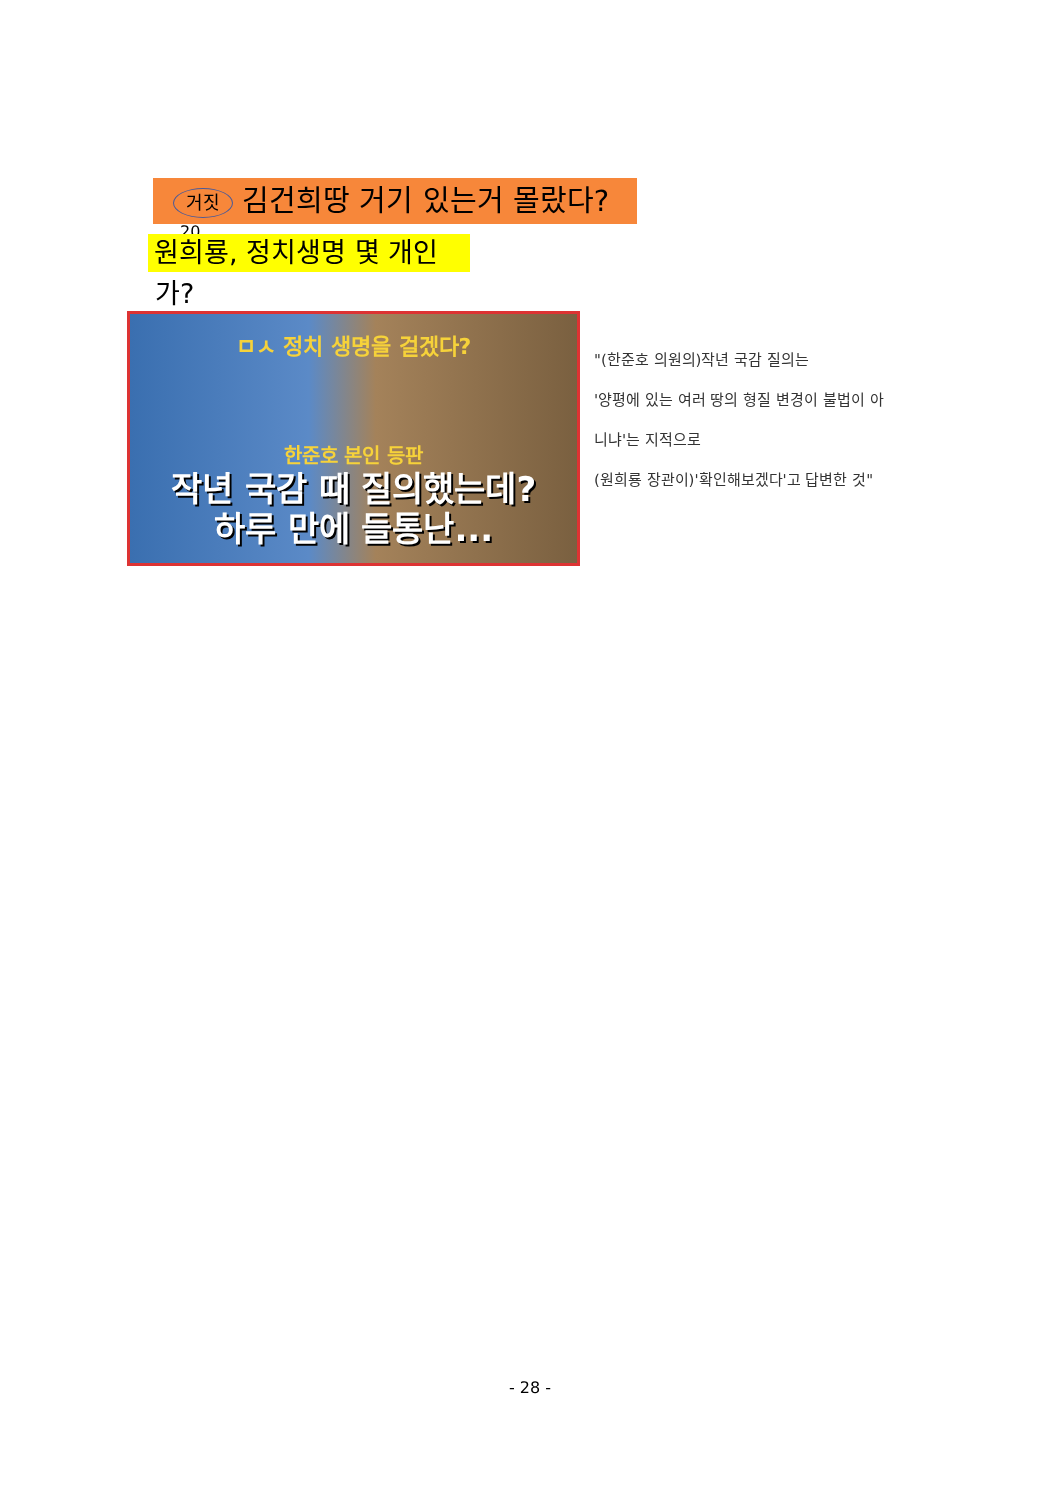거짓 김건희땅 거기 있는거 몰랐다?
20
원희룡, 정치생명 몇 개인
가?
ㅁㅅ 정치 생명을 걸겠다?
한준호 본인 등판
작년 국감 때 질의했는데?
하루 만에 들통난...
"(한준호 의원의)작년 국감 질의는
'양평에 있는 여러 땅의 형질 변경이 불법이 아니냐'는 지적으로
(원희룡 장관이)'확인해보겠다'고 답변한 것"
- 28 -